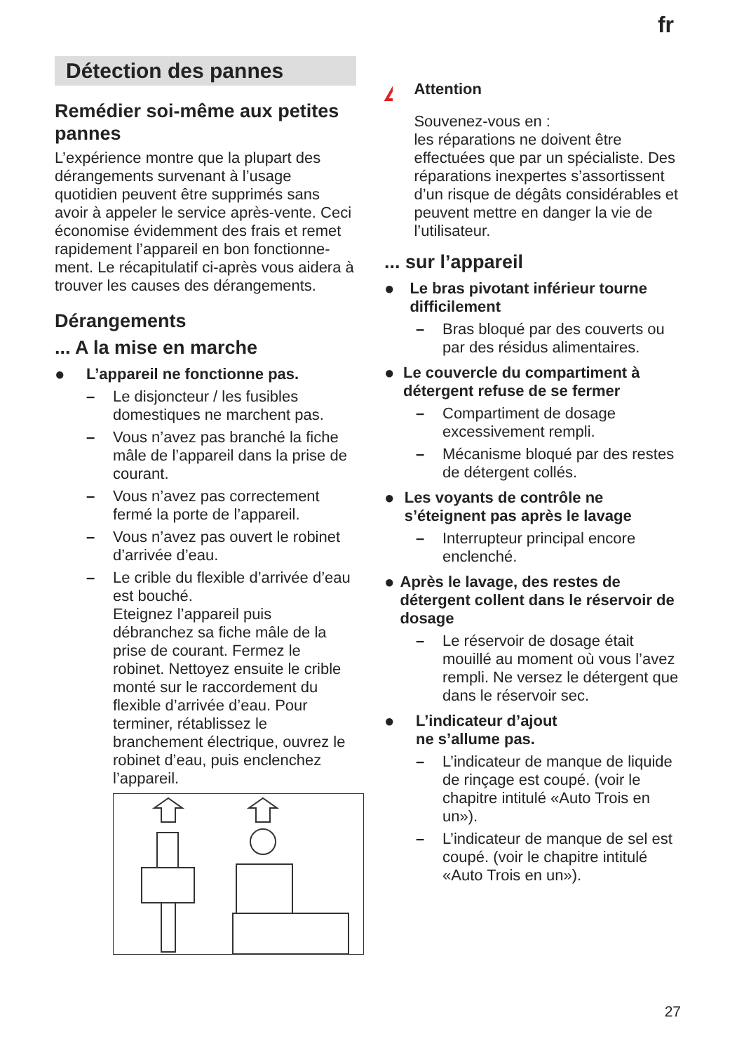fr
Détection des pannes
Remédier soi-même aux petites pannes
L’expérience montre que la plupart des dérangements survenant à l’usage quotidien peuvent être supprimés sans avoir à appeler le service après-vente. Ceci économise évidemment des frais et remet rapidement l’appareil en bon fonctionne- ment. Le récapitulatif ci-après vous aidera à trouver les causes des dérangements.
Dérangements
... A la mise en marche
● L’appareil ne fonctionne pas.
– Le disjoncteur / les fusibles domestiques ne marchent pas.
– Vous n’avez pas branché la fiche mâle de l’appareil dans la prise de courant.
– Vous n’avez pas correctement fermé la porte de l’appareil.
– Vous n’avez pas ouvert le robinet d’arrivée d’eau.
– Le crible du flexible d’arrivée d’eau est bouché.
Eteignez l’appareil puis débranchez sa fiche mâle de la prise de courant. Fermez le robinet. Nettoyez ensuite le crible monté sur le raccordement du flexible d’arrivée d’eau. Pour terminer, rétablissez le branchement électrique, ouvrez le robinet d’eau, puis enclenchez l’appareil.
!
Attention
Souvenez-vous en :
les réparations ne doivent être effectuées que par un spécialiste. Des réparations inexpertes s’assortissent d’un risque de dégâts considérables et peuvent mettre en danger la vie de l’utilisateur.
... sur l’appareil
● Le bras pivotant inférieur tourne difficilement
– Bras bloqué par des couverts ou par des résidus alimentaires.
● Le couvercle du compartiment à détergent refuse de se fermer
– Compartiment de dosage excessivement rempli.
– Mécanisme bloqué par des restes de détergent collés.
● Les voyants de contrôle ne s’éteignent pas après le lavage
– Interrupteur principal encore enclenché.
● Après le lavage, des restes de détergent collent dans le réservoir de dosage
– Le réservoir de dosage était mouillé au moment où vous l’avez rempli. Ne versez le détergent que dans le réservoir sec.
● L’indicateur d’ajout
ne s’allume pas.
– L’indicateur de manque de liquide de rinçage est coupé. (voir le chapitre intitulé «Auto Trois en un»).
– L’indicateur de manque de sel est coupé. (voir le chapitre intitulé «Auto Trois en un»).
27